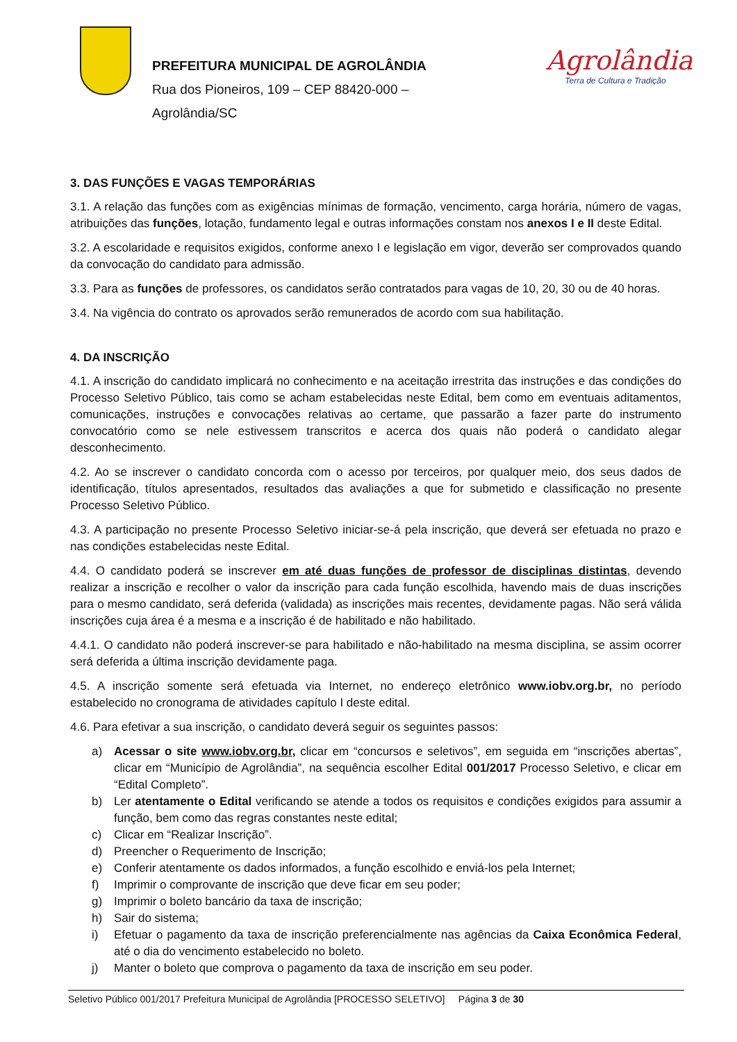PREFEITURA MUNICIPAL DE AGROLÂNDIA
Rua dos Pioneiros, 109 – CEP 88420-000 –
Agrolândia/SC
Agrolândia
Terra de Cultura e Tradição
3. DAS FUNÇÕES E VAGAS TEMPORÁRIAS
3.1. A relação das funções com as exigências mínimas de formação, vencimento, carga horária, número de vagas, atribuições das funções, lotação, fundamento legal e outras informações constam nos anexos I e II deste Edital.
3.2. A escolaridade e requisitos exigidos, conforme anexo I e legislação em vigor, deverão ser comprovados quando da convocação do candidato para admissão.
3.3. Para as funções de professores, os candidatos serão contratados para vagas de 10, 20, 30 ou de 40 horas.
3.4. Na vigência do contrato os aprovados serão remunerados de acordo com sua habilitação.
4. DA INSCRIÇÃO
4.1. A inscrição do candidato implicará no conhecimento e na aceitação irrestrita das instruções e das condições do Processo Seletivo Público, tais como se acham estabelecidas neste Edital, bem como em eventuais aditamentos, comunicações, instruções e convocações relativas ao certame, que passarão a fazer parte do instrumento convocatório como se nele estivessem transcritos e acerca dos quais não poderá o candidato alegar desconhecimento.
4.2. Ao se inscrever o candidato concorda com o acesso por terceiros, por qualquer meio, dos seus dados de identificação, títulos apresentados, resultados das avaliações a que for submetido e classificação no presente Processo Seletivo Público.
4.3. A participação no presente Processo Seletivo iniciar-se-á pela inscrição, que deverá ser efetuada no prazo e nas condições estabelecidas neste Edital.
4.4. O candidato poderá se inscrever em até duas funções de professor de disciplinas distintas, devendo realizar a inscrição e recolher o valor da inscrição para cada função escolhida, havendo mais de duas inscrições para o mesmo candidato, será deferida (validada) as inscrições mais recentes, devidamente pagas. Não será válida inscrições cuja área é a mesma e a inscrição é de habilitado e não habilitado.
4.4.1. O candidato não poderá inscrever-se para habilitado e não-habilitado na mesma disciplina, se assim ocorrer será deferida a última inscrição devidamente paga.
4.5. A inscrição somente será efetuada via Internet, no endereço eletrônico www.iobv.org.br, no período estabelecido no cronograma de atividades capítulo I deste edital.
4.6. Para efetivar a sua inscrição, o candidato deverá seguir os seguintes passos:
a) Acessar o site www.iobv.org.br, clicar em “concursos e seletivos”, em seguida em “inscrições abertas”, clicar em “Município de Agrolândia”, na sequência escolher Edital 001/2017 Processo Seletivo, e clicar em “Edital Completo”.
b) Ler atentamente o Edital verificando se atende a todos os requisitos e condições exigidos para assumir a função, bem como das regras constantes neste edital;
c) Clicar em “Realizar Inscrição”.
d) Preencher o Requerimento de Inscrição;
e) Conferir atentamente os dados informados, a função escolhido e enviá-los pela Internet;
f) Imprimir o comprovante de inscrição que deve ficar em seu poder;
g) Imprimir o boleto bancário da taxa de inscrição;
h) Sair do sistema;
i) Efetuar o pagamento da taxa de inscrição preferencialmente nas agências da Caixa Econômica Federal, até o dia do vencimento estabelecido no boleto.
j) Manter o boleto que comprova o pagamento da taxa de inscrição em seu poder.
Seletivo Público 001/2017 Prefeitura Municipal de Agrolândia [PROCESSO SELETIVO] Página 3 de 30